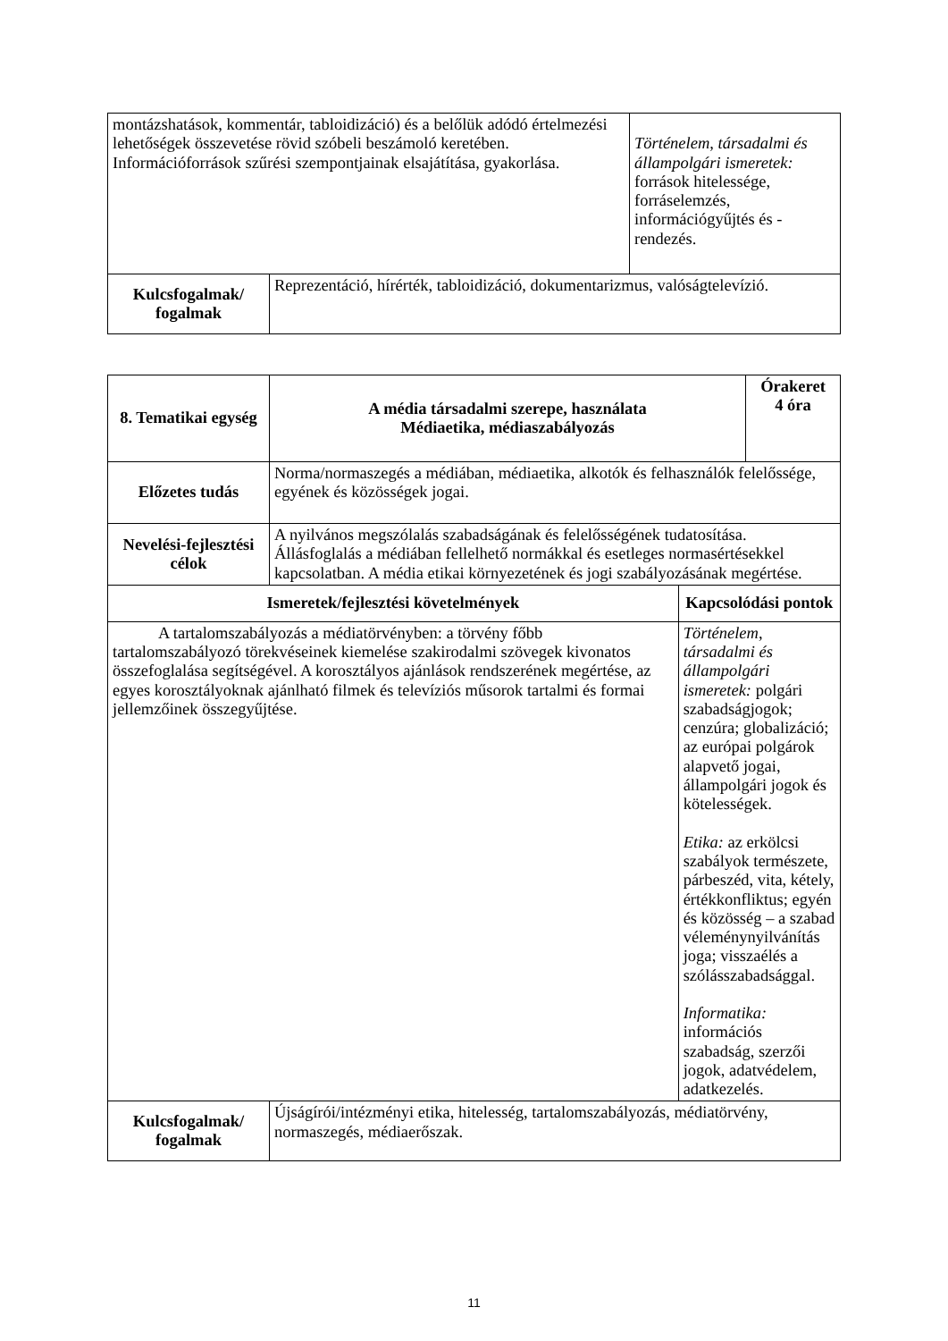| montázshatások, kommentár, tabloidizáció) és a belőlük adódó értelmezési lehetőségek összevetése rövid szóbeli beszámoló keretében. Információforrások szűrési szempontjainak elsajátítása, gyakorlása. | | Történelem, társadalmi és állampolgári ismeretek: források hitelessége, forráselemzés, információgyűjtés és -rendezés. |
| Kulcsfogalmak/ fogalmak | Reprezentáció, hírérték, tabloidizáció, dokumentarizmus, valóságtelevízió. | |
| 8. Tematikai egység | A média társadalmi szerepe, használata Médiaetika, médiaszabályozás | | Órakeret 4 óra |
| --- | --- | --- | --- |
| Előzetes tudás | Norma/normaszegés a médiában, médiaetika, alkotók és felhasználók felelőssége, egyének és közösségek jogai. | | |
| Nevelési-fejlesztési célok | A nyilvános megszólalás szabadságának és felelősségének tudatosítása. Állásfoglalás a médiában fellelhető normákkal és esetleges normasértésekkel kapcsolatban. A média etikai környezetének és jogi szabályozásának megértése. | | |
| Ismeretek/fejlesztési követelmények | | Kapcsolódási pontok | |
| A tartalomszabályozás a médiatörvényben: a törvény főbb tartalomszabályozó törekvéseinek kiemelése szakirodalmi szövegek kivonatos összefoglalása segítségével. A korosztályos ajánlások rendszerének megértése, az egyes korosztályoknak ajánlható filmek és televíziós műsorok tartalmi és formai jellemzőinek összegyűjtése. | | Történelem, társadalmi és állampolgári ismeretek: polgári szabadságjogok; cenzúra; globalizáció; az európai polgárok alapvető jogai, állampolgári jogok és kötelességek. Etika: az erkölcsi szabályok természete, párbeszéd, vita, kétely, értékkonfliktus; egyén és közösség – a szabad véleménynyilvánítás joga; visszaélés a szólásszabadsággal. Informatika: információs szabadság, szerzői jogok, adatvédelem, adatkezelés. | |
| Kulcsfogalmak/ fogalmak | Újságírói/intézményi etika, hitelesség, tartalomszabályozás, médiatörvény, normaszegés, médiaerőszak. | | |
11